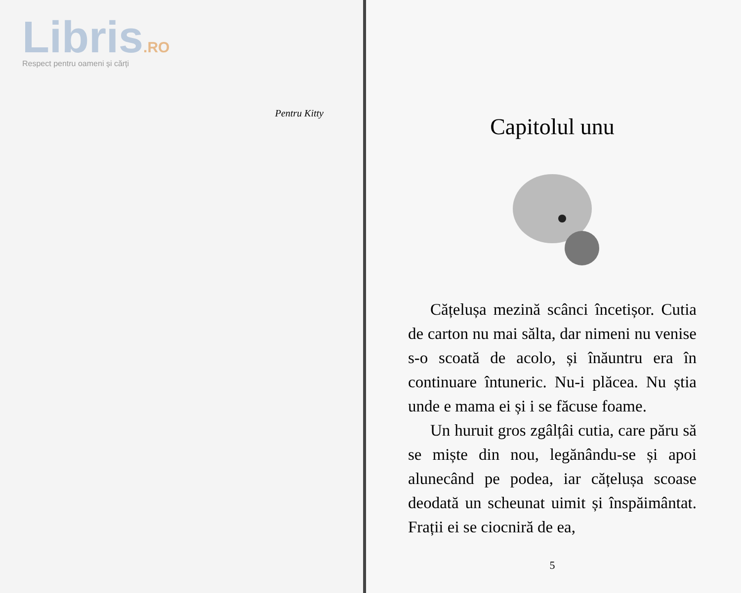Libris.RO
Respect pentru oameni și cărți
Pentru Kitty
Capitolul unu
Cățelușa mezină scânci încetișor. Cutia de carton nu mai sălta, dar nimeni nu venise s-o scoată de acolo, și înăuntru era în continuare întuneric. Nu-i plăcea. Nu știa unde e mama ei și i se făcuse foame.
Un huruit gros zgâlțâi cutia, care păru să se miște din nou, legănându-se și apoi alunecând pe podea, iar cățelușa scoase deodată un scheunat uimit și înspăimântat. Frații ei se ciocniră de ea,
5